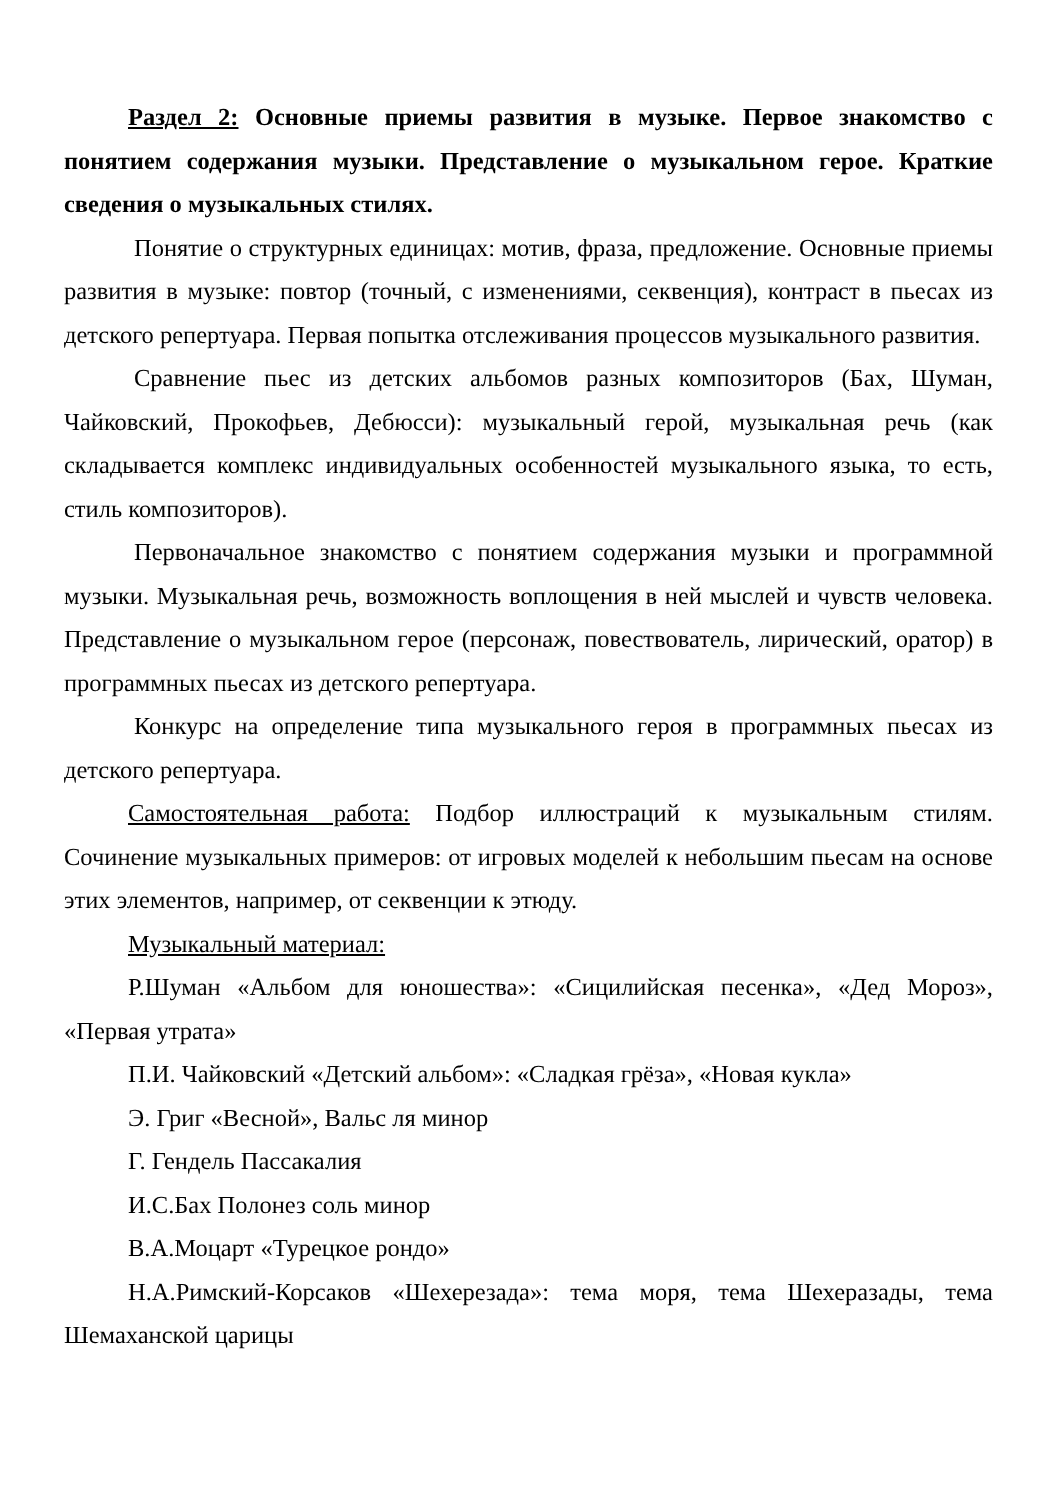Раздел 2: Основные приемы развития в музыке. Первое знакомство с понятием содержания музыки. Представление о музыкальном герое. Краткие сведения о музыкальных стилях.
Понятие о структурных единицах: мотив, фраза, предложение. Основные приемы развития в музыке: повтор (точный, с изменениями, секвенция), контраст в пьесах из детского репертуара. Первая попытка отслеживания процессов музыкального развития.
Сравнение пьес из детских альбомов разных композиторов (Бах, Шуман, Чайковский, Прокофьев, Дебюсси): музыкальный герой, музыкальная речь (как складывается комплекс индивидуальных особенностей музыкального языка, то есть, стиль композиторов).
Первоначальное знакомство с понятием содержания музыки и программной музыки. Музыкальная речь, возможность воплощения в ней мыслей и чувств человека. Представление о музыкальном герое (персонаж, повествователь, лирический, оратор) в программных пьесах из детского репертуара.
Конкурс на определение типа музыкального героя в программных пьесах из детского репертуара.
Самостоятельная работа: Подбор иллюстраций к музыкальным стилям. Сочинение музыкальных примеров: от игровых моделей к небольшим пьесам на основе этих элементов, например, от секвенции к этюду.
Музыкальный материал:
Р.Шуман «Альбом для юношества»: «Сицилийская песенка», «Дед Мороз», «Первая утрата»
П.И. Чайковский «Детский альбом»: «Сладкая грёза», «Новая кукла»
Э. Григ «Весной», Вальс ля минор
Г. Гендель Пассакалия
И.С.Бах Полонез соль минор
В.А.Моцарт «Турецкое рондо»
Н.А.Римский-Корсаков «Шехерезада»: тема моря, тема Шехеразады, тема Шемаханской царицы